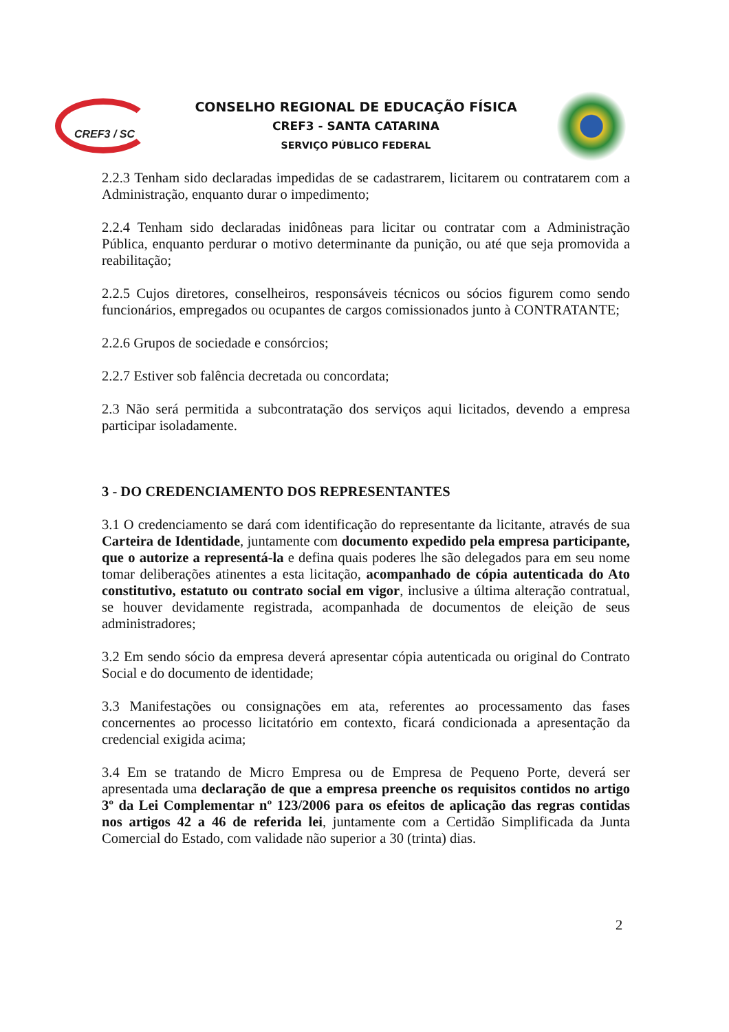CREF3 / SC
CONSELHO REGIONAL DE EDUCAÇÃO FÍSICA
CREF3 - SANTA CATARINA
SERVIÇO PÚBLICO FEDERAL
2.2.3 Tenham sido declaradas impedidas de se cadastrarem, licitarem ou contratarem com a Administração, enquanto durar o impedimento;
2.2.4 Tenham sido declaradas inidôneas para licitar ou contratar com a Administração Pública, enquanto perdurar o motivo determinante da punição, ou até que seja promovida a reabilitação;
2.2.5 Cujos diretores, conselheiros, responsáveis técnicos ou sócios figurem como sendo funcionários, empregados ou ocupantes de cargos comissionados junto à CONTRATANTE;
2.2.6 Grupos de sociedade e consórcios;
2.2.7 Estiver sob falência decretada ou concordata;
2.3 Não será permitida a subcontratação dos serviços aqui licitados, devendo a empresa participar isoladamente.
3 - DO CREDENCIAMENTO DOS REPRESENTANTES
3.1 O credenciamento se dará com identificação do representante da licitante, através de sua Carteira de Identidade, juntamente com documento expedido pela empresa participante, que o autorize a representá-la e defina quais poderes lhe são delegados para em seu nome tomar deliberações atinentes a esta licitação, acompanhado de cópia autenticada do Ato constitutivo, estatuto ou contrato social em vigor, inclusive a última alteração contratual, se houver devidamente registrada, acompanhada de documentos de eleição de seus administradores;
3.2 Em sendo sócio da empresa deverá apresentar cópia autenticada ou original do Contrato Social e do documento de identidade;
3.3 Manifestações ou consignações em ata, referentes ao processamento das fases concernentes ao processo licitatório em contexto, ficará condicionada a apresentação da credencial exigida acima;
3.4 Em se tratando de Micro Empresa ou de Empresa de Pequeno Porte, deverá ser apresentada uma declaração de que a empresa preenche os requisitos contidos no artigo 3º da Lei Complementar nº 123/2006 para os efeitos de aplicação das regras contidas nos artigos 42 a 46 de referida lei, juntamente com a Certidão Simplificada da Junta Comercial do Estado, com validade não superior a 30 (trinta) dias.
2